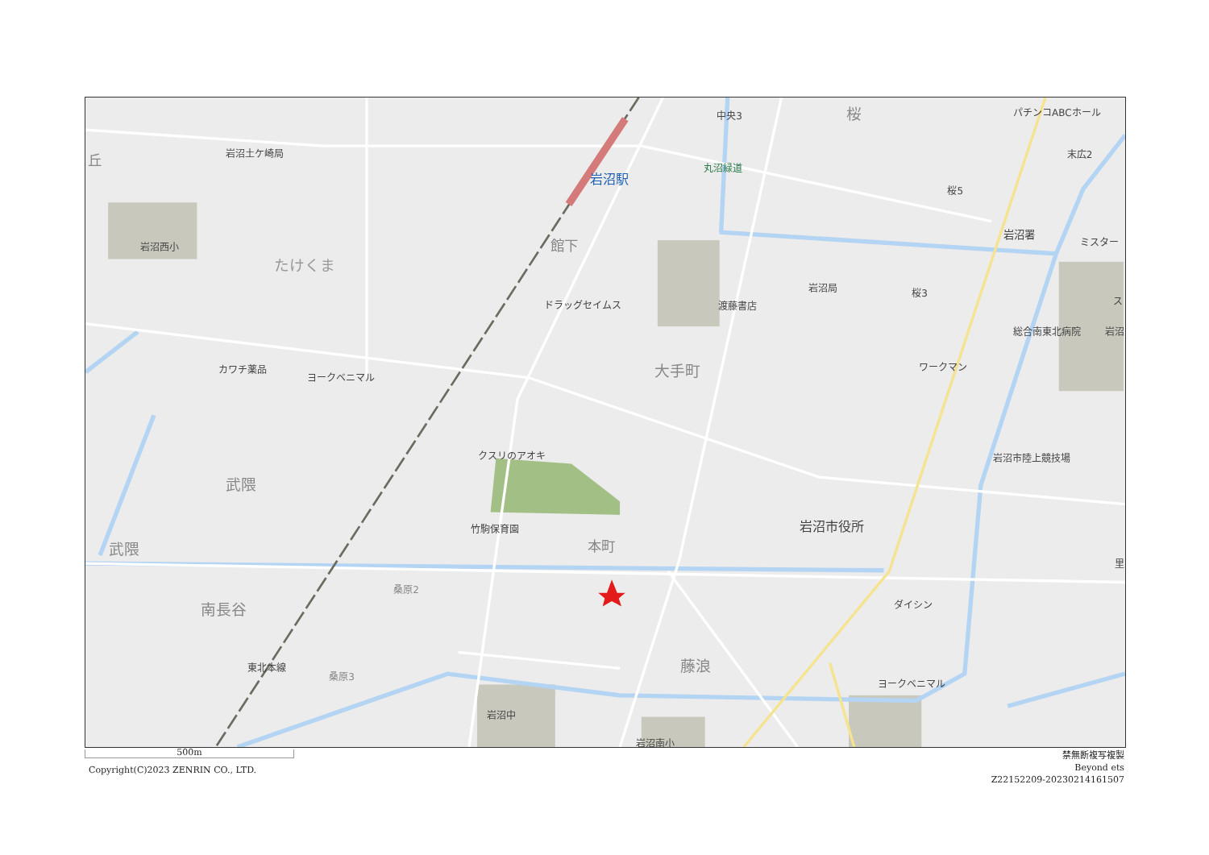中央3
桜
パチンコABCホール
末広2
丘
岩沼土ケ崎局
岩沼駅
丸沼緑道
桜5
岩沼署
ミスター
岩沼西小
館下
たけくま
岩沼局
桜3
ス
ドラッグセイムス
渡藤書店
総合南東北病院
岩沼
大手町
カワチ薬品
ヨークベニマル
ワークマン
クスリのアオキ
岩沼市陸上競技場
武隈
竹駒保育園
岩沼市役所
本町
武隈
里
桑原2
ダイシン
南長谷
東北本線
藤浪
桑原3
ヨークベニマル
岩沼中
岩沼南小
500m
Copyright(C)2023 ZENRIN CO., LTD.
禁無断複写複製
Beyond ets
Z22152209-20230214161507